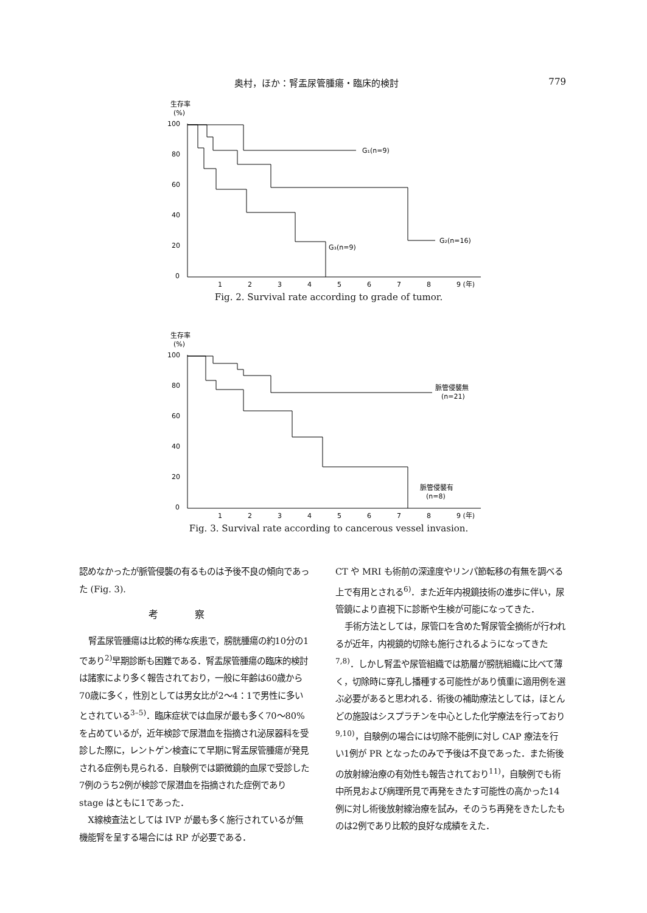奥村，ほか：腎盂尿管腫瘍・臨床的検討 779
生存率
(%)
100
80
60
40
20
0
G₁(n=9)
G₂(n=16)
G₃(n=9)
1
2
3
4
5
6
7
8
9 (年)
Fig. 2. Survival rate according to grade of tumor.
生存率
(%)
100
80
60
40
20
0
脈管侵襲無
(n=21)
脈管侵襲有
(n=8)
1
2
3
4
5
6
7
8
9 (年)
Fig. 3. Survival rate according to cancerous vessel invasion.
認めなかったが脈管侵襲の有るものは予後不良の傾向であった (Fig. 3).
考察
腎盂尿管腫瘍は比較的稀な疾患で，膀胱腫瘍の約10分の1であり<sup>2)</sup>早期診断も困難である．腎盂尿管腫瘍の臨床的検討は諸家により多く報告されており，一般に年齢は60歳から70歳に多く，性別としては男女比が2～4：1で男性に多いとされている<sup>3–5)</sup>．臨床症状では血尿が最も多く70～80%を占めているが，近年検診で尿潜血を指摘され泌尿器科を受診した際に，レントゲン検査にて早期に腎盂尿管腫瘍が発見される症例も見られる．自験例では顕微鏡的血尿で受診した7例のうち2例が検診で尿潜血を指摘された症例でありstage はともに1であった．
X線検査法としては IVP が最も多く施行されているが無機能腎を呈する場合には RP が必要である．
CT や MRI も術前の深達度やリンパ節転移の有無を調べる上で有用とされる<sup>6)</sup>．また近年内視鏡技術の進歩に伴い，尿管鏡により直視下に診断や生検が可能になってきた．
手術方法としては，尿管口を含めた腎尿管全摘術が行われるが近年，内視鏡的切除も施行されるようになってきた<sup>7,8)</sup>．しかし腎盂や尿管組織では筋層が膀胱組織に比べて薄く，切除時に穿孔し播種する可能性があり慎重に適用例を選ぶ必要があると思われる．術後の補助療法としては，ほとんどの施設はシスプラチンを中心とした化学療法を行っており<sup>9,10)</sup>，自験例の場合には切除不能例に対し CAP 療法を行い1例が PR となったのみで予後は不良であった．また術後の放射線治療の有効性も報告されており<sup>11)</sup>，自験例でも術中所見および病理所見で再発をきたす可能性の高かった14例に対し術後放射線治療を試み，そのうち再発をきたしたものは2例であり比較的良好な成績をえた．